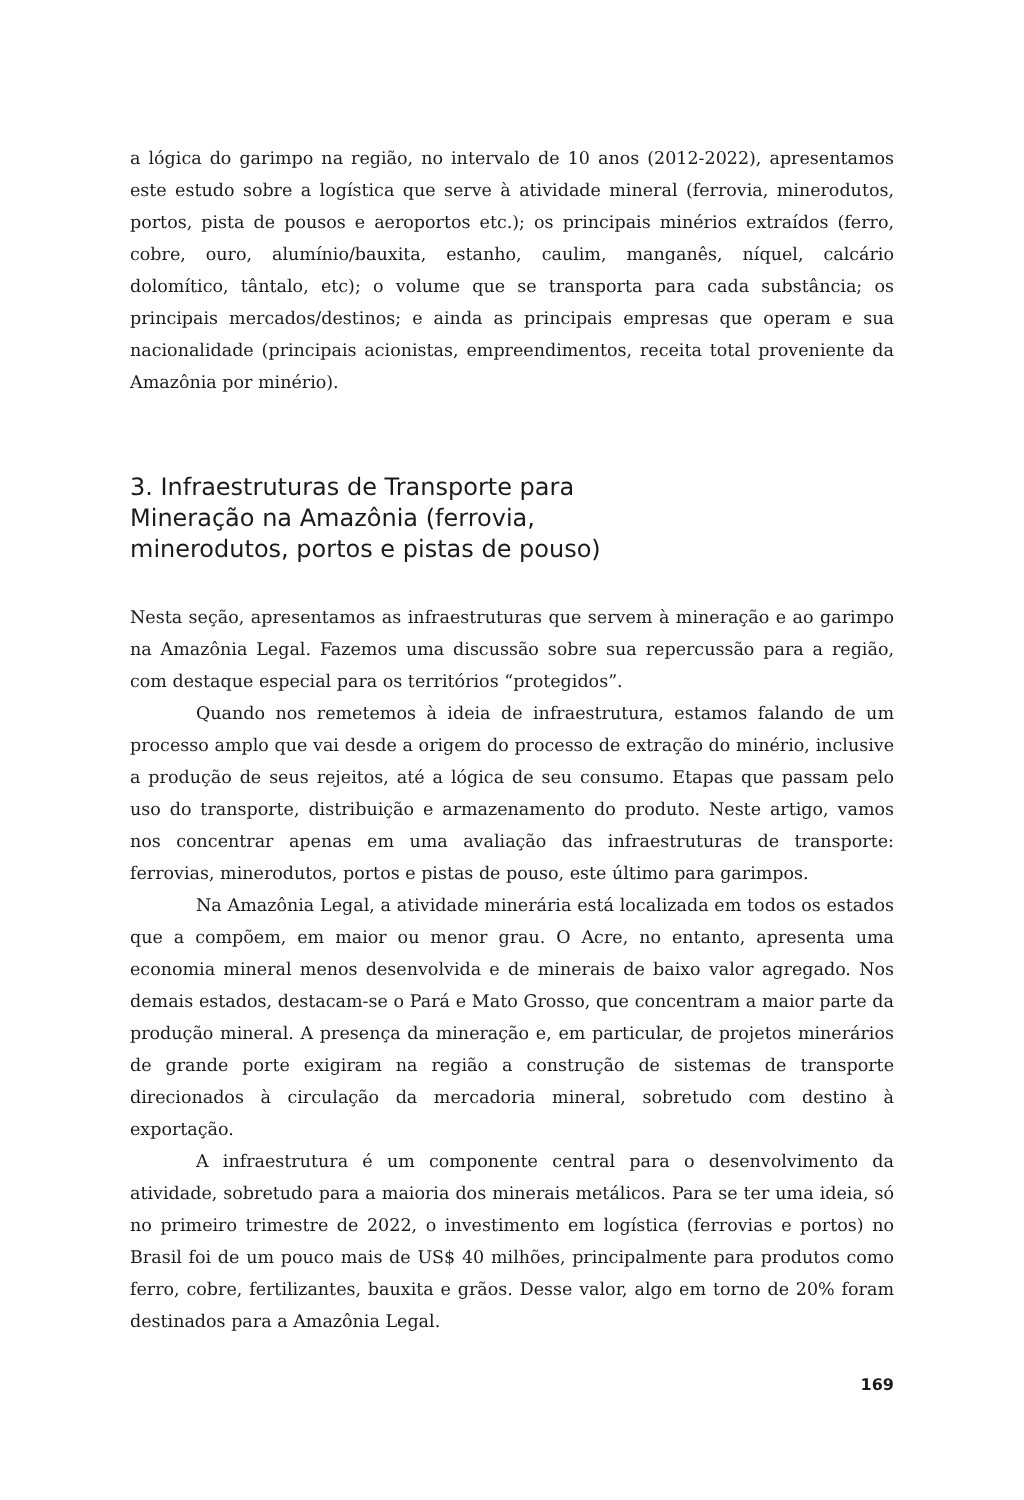a lógica do garimpo na região, no intervalo de 10 anos (2012-2022), apresentamos este estudo sobre a logística que serve à atividade mineral (ferrovia, minerodutos, portos, pista de pousos e aeroportos etc.); os principais minérios extraídos (ferro, cobre, ouro, alumínio/bauxita, estanho, caulim, manganês, níquel, calcário dolomítico, tântalo, etc); o volume que se transporta para cada substância; os principais mercados/destinos; e ainda as principais empresas que operam e sua nacionalidade (principais acionistas, empreendimentos, receita total proveniente da Amazônia por minério).
3. Infraestruturas de Transporte para Mineração na Amazônia (ferrovia, minerodutos, portos e pistas de pouso)
Nesta seção, apresentamos as infraestruturas que servem à mineração e ao garimpo na Amazônia Legal. Fazemos uma discussão sobre sua repercussão para a região, com destaque especial para os territórios “protegidos”.
Quando nos remetemos à ideia de infraestrutura, estamos falando de um processo amplo que vai desde a origem do processo de extração do minério, inclusive a produção de seus rejeitos, até a lógica de seu consumo. Etapas que passam pelo uso do transporte, distribuição e armazenamento do produto. Neste artigo, vamos nos concentrar apenas em uma avaliação das infraestruturas de transporte: ferrovias, minerodutos, portos e pistas de pouso, este último para garimpos.
Na Amazônia Legal, a atividade minerária está localizada em todos os estados que a compõem, em maior ou menor grau. O Acre, no entanto, apresenta uma economia mineral menos desenvolvida e de minerais de baixo valor agregado. Nos demais estados, destacam-se o Pará e Mato Grosso, que concentram a maior parte da produção mineral. A presença da mineração e, em particular, de projetos minerários de grande porte exigiram na região a construção de sistemas de transporte direcionados à circulação da mercadoria mineral, sobretudo com destino à exportação.
A infraestrutura é um componente central para o desenvolvimento da atividade, sobretudo para a maioria dos minerais metálicos. Para se ter uma ideia, só no primeiro trimestre de 2022, o investimento em logística (ferrovias e portos) no Brasil foi de um pouco mais de US$ 40 milhões, principalmente para produtos como ferro, cobre, fertilizantes, bauxita e grãos. Desse valor, algo em torno de 20% foram destinados para a Amazônia Legal.
169